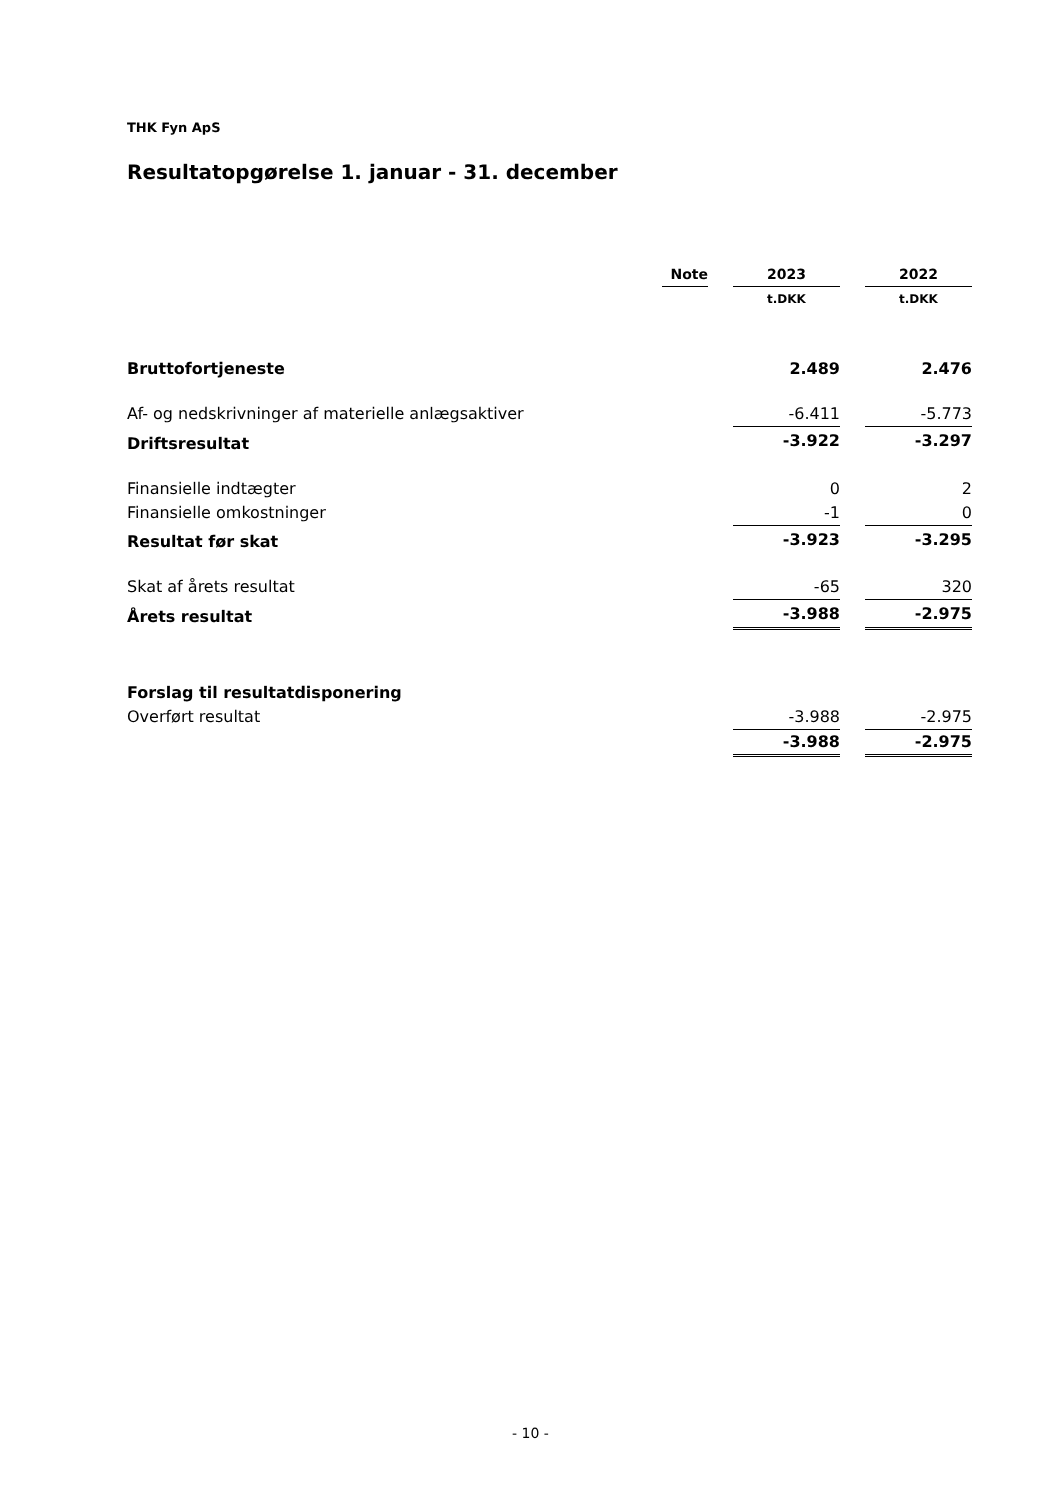THK Fyn ApS
Resultatopgørelse 1. januar - 31. december
| | Note | | 2023 | | 2022 |
| --- | --- | --- | --- | --- | --- |
| | | | t.DKK | | t.DKK |
| Bruttofortjeneste | | | 2.489 | | 2.476 |
| Af- og nedskrivninger af materielle anlægsaktiver | | | -6.411 | | -5.773 |
| Driftsresultat | | | -3.922 | | -3.297 |
| Finansielle indtægter | | | 0 | | 2 |
| Finansielle omkostninger | | | -1 | | 0 |
| Resultat før skat | | | -3.923 | | -3.295 |
| Skat af årets resultat | | | -65 | | 320 |
| Årets resultat | | | -3.988 | | -2.975 |
| Forslag til resultatdisponering | | | | | |
| Overført resultat | | | -3.988 | | -2.975 |
| | | | -3.988 | | -2.975 |
- 10 -